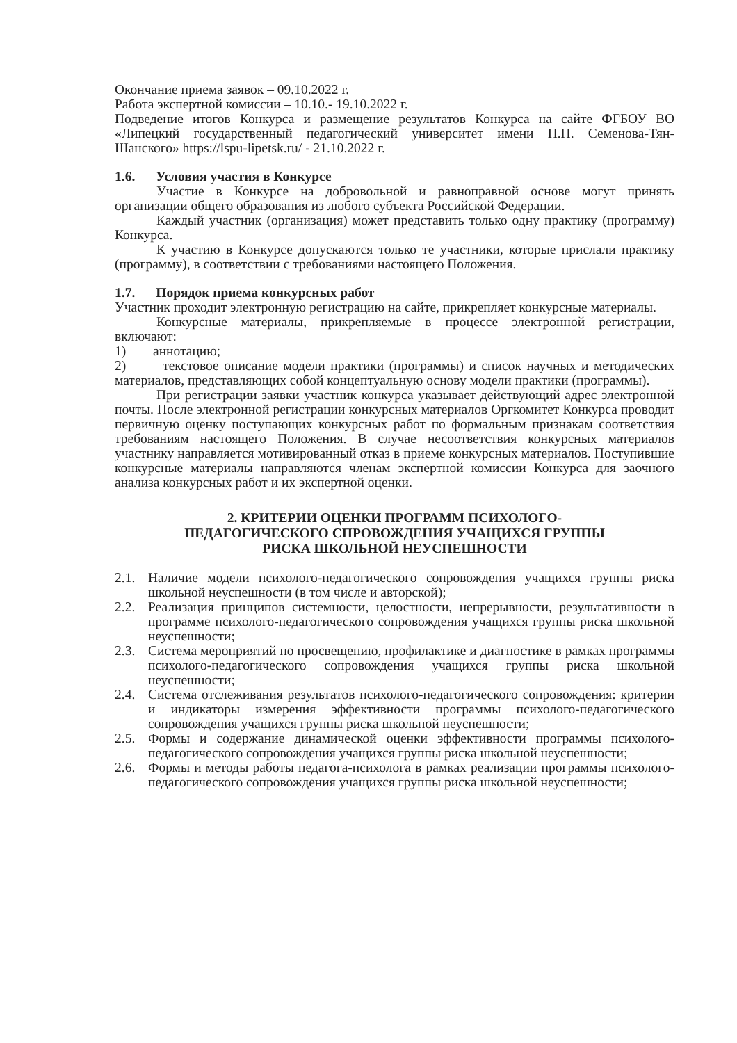Окончание приема заявок – 09.10.2022 г.
Работа экспертной комиссии – 10.10.- 19.10.2022 г.
Подведение итогов Конкурса и размещение результатов Конкурса на сайте ФГБОУ ВО «Липецкий государственный педагогический университет имени П.П. Семенова-Тян-Шанского» https://lspu-lipetsk.ru/ - 21.10.2022 г.
1.6. Условия участия в Конкурсе
Участие в Конкурсе на добровольной и равноправной основе могут принять организации общего образования из любого субъекта Российской Федерации.
Каждый участник (организация) может представить только одну практику (программу) Конкурса.
К участию в Конкурсе допускаются только те участники, которые прислали практику (программу), в соответствии с требованиями настоящего Положения.
1.7. Порядок приема конкурсных работ
Участник проходит электронную регистрацию на сайте, прикрепляет конкурсные материалы.
Конкурсные материалы, прикрепляемые в процессе электронной регистрации, включают:
1) аннотацию;
2) текстовое описание модели практики (программы) и список научных и методических материалов, представляющих собой концептуальную основу модели практики (программы).
При регистрации заявки участник конкурса указывает действующий адрес электронной почты. После электронной регистрации конкурсных материалов Оргкомитет Конкурса проводит первичную оценку поступающих конкурсных работ по формальным признакам соответствия требованиям настоящего Положения. В случае несоответствия конкурсных материалов участнику направляется мотивированный отказ в приеме конкурсных материалов. Поступившие конкурсные материалы направляются членам экспертной комиссии Конкурса для заочного анализа конкурсных работ и их экспертной оценки.
2. КРИТЕРИИ ОЦЕНКИ ПРОГРАММ ПСИХОЛОГО-
ПЕДАГОГИЧЕСКОГО СПРОВОЖДЕНИЯ УЧАЩИХСЯ ГРУППЫ
РИСКА ШКОЛЬНОЙ НЕУСПЕШНОСТИ
2.1. Наличие модели психолого-педагогического сопровождения учащихся группы риска школьной неуспешности (в том числе и авторской);
2.2. Реализация принципов системности, целостности, непрерывности, результативности в программе психолого-педагогического сопровождения учащихся группы риска школьной неуспешности;
2.3. Система мероприятий по просвещению, профилактике и диагностике в рамках программы психолого-педагогического сопровождения учащихся группы риска школьной неуспешности;
2.4. Система отслеживания результатов психолого-педагогического сопровождения: критерии и индикаторы измерения эффективности программы психолого-педагогического сопровождения учащихся группы риска школьной неуспешности;
2.5. Формы и содержание динамической оценки эффективности программы психолого-педагогического сопровождения учащихся группы риска школьной неуспешности;
2.6. Формы и методы работы педагога-психолога в рамках реализации программы психолого-педагогического сопровождения учащихся группы риска школьной неуспешности;